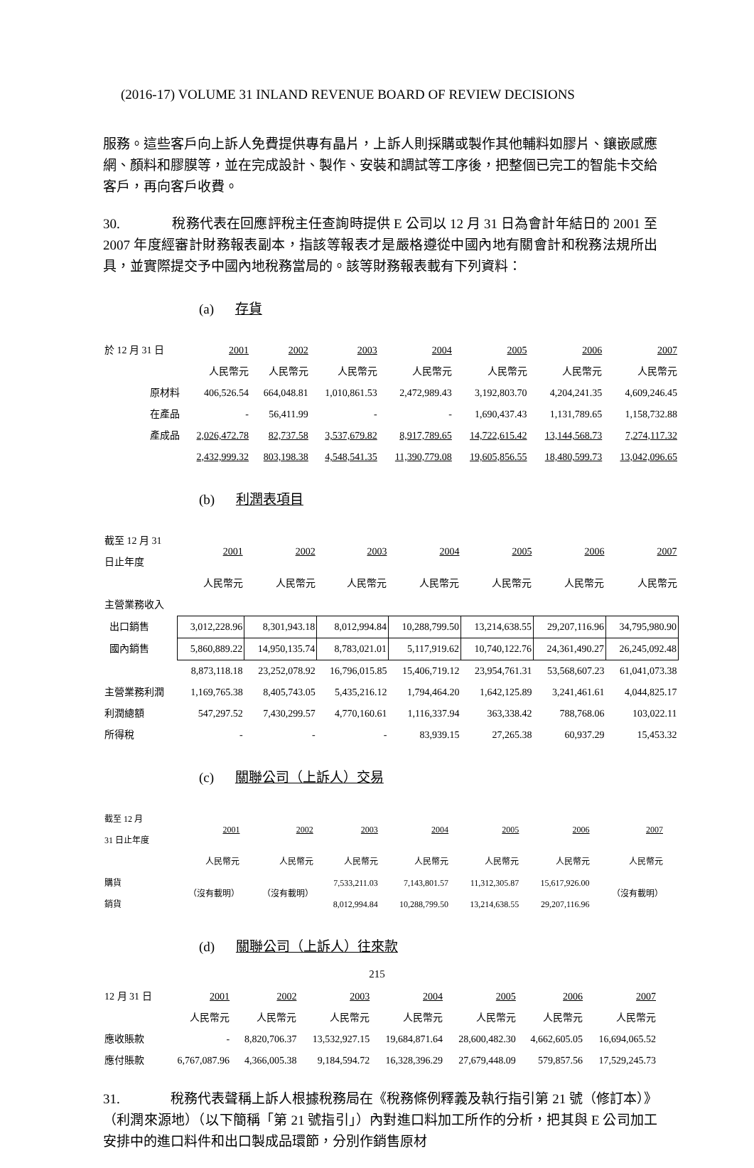(2016-17) VOLUME 31 INLAND REVENUE BOARD OF REVIEW DECISIONS
服務。這些客戶向上訴人免費提供專有晶片，上訴人則採購或製作其他輔料如膠片、鑲嵌感應網、顏料和膠膜等，並在完成設計、製作、安裝和調試等工序後，把整個已完工的智能卡交給客戶，再向客戶收費。
30. 稅務代表在回應評稅主任查詢時提供 E 公司以 12 月 31 日為會計年結日的 2001 至 2007 年度經審計財務報表副本，指該等報表才是嚴格遵從中國內地有關會計和稅務法規所出具，並實際提交予中國內地稅務當局的。該等財務報表載有下列資料：
(a) 存貨
| 於 12 月 31 日 | 2001 | 2002 | 2003 | 2004 | 2005 | 2006 | 2007 |
| | 人民幣元 | 人民幣元 | 人民幣元 | 人民幣元 | 人民幣元 | 人民幣元 | 人民幣元 |
| 原材料 | 406,526.54 | 664,048.81 | 1,010,861.53 | 2,472,989.43 | 3,192,803.70 | 4,204,241.35 | 4,609,246.45 |
| 在產品 | - | 56,411.99 | - | - | 1,690,437.43 | 1,131,789.65 | 1,158,732.88 |
| 產成品 | 2,026,472.78 | 82,737.58 | 3,537,679.82 | 8,917,789.65 | 14,722,615.42 | 13,144,568.73 | 7,274,117.32 |
| | 2,432,999.32 | 803,198.38 | 4,548,541.35 | 11,390,779.08 | 19,605,856.55 | 18,480,599.73 | 13,042,096.65 |
(b) 利潤表項目
| 截至 12 月 31 日止年度 | 2001 | 2002 | 2003 | 2004 | 2005 | 2006 | 2007 |
| | 人民幣元 | 人民幣元 | 人民幣元 | 人民幣元 | 人民幣元 | 人民幣元 | 人民幣元 |
| 主營業務收入 | | | | | | | |
| 出口銷售 | 3,012,228.96 | 8,301,943.18 | 8,012,994.84 | 10,288,799.50 | 13,214,638.55 | 29,207,116.96 | 34,795,980.90 |
| 國內銷售 | 5,860,889.22 | 14,950,135.74 | 8,783,021.01 | 5,117,919.62 | 10,740,122.76 | 24,361,490.27 | 26,245,092.48 |
| | 8,873,118.18 | 23,252,078.92 | 16,796,015.85 | 15,406,719.12 | 23,954,761.31 | 53,568,607.23 | 61,041,073.38 |
| 主營業務利潤 | 1,169,765.38 | 8,405,743.05 | 5,435,216.12 | 1,794,464.20 | 1,642,125.89 | 3,241,461.61 | 4,044,825.17 |
| 利潤總額 | 547,297.52 | 7,430,299.57 | 4,770,160.61 | 1,116,337.94 | 363,338.42 | 788,768.06 | 103,022.11 |
| 所得稅 | - | - | - | 83,939.15 | 27,265.38 | 60,937.29 | 15,453.32 |
(c) 關聯公司（上訴人）交易
| 截至 12 月 31 日止年度 | 2001 | 2002 | 2003 | 2004 | 2005 | 2006 | 2007 |
| | 人民幣元 | 人民幣元 | 人民幣元 | 人民幣元 | 人民幣元 | 人民幣元 | 人民幣元 |
| 購貨 | （沒有載明） | （沒有載明） | 7,533,211.03 | 7,143,801.57 | 11,312,305.87 | 15,617,926.00 | （沒有載明） |
| 銷貨 | | | 8,012,994.84 | 10,288,799.50 | 13,214,638.55 | 29,207,116.96 | |
(d) 關聯公司（上訴人）往來款
| 12 月 31 日 | 2001 | 2002 | 2003 | 2004 | 2005 | 2006 | 2007 |
| | 人民幣元 | 人民幣元 | 人民幣元 | 人民幣元 | 人民幣元 | 人民幣元 | 人民幣元 |
| 應收賬款 | - | 8,820,706.37 | 13,532,927.15 | 19,684,871.64 | 28,600,482.30 | 4,662,605.05 | 16,694,065.52 |
| 應付賬款 | 6,767,087.96 | 4,366,005.38 | 9,184,594.72 | 16,328,396.29 | 27,679,448.09 | 579,857.56 | 17,529,245.73 |
31. 稅務代表聲稱上訴人根據稅務局在《稅務條例釋義及執行指引第 21 號（修訂本）》（利潤來源地）（以下簡稱「第 21 號指引」）內對進口料加工所作的分析，把其與 E 公司加工安排中的進口料件和出口製成品環節，分別作銷售原材
215